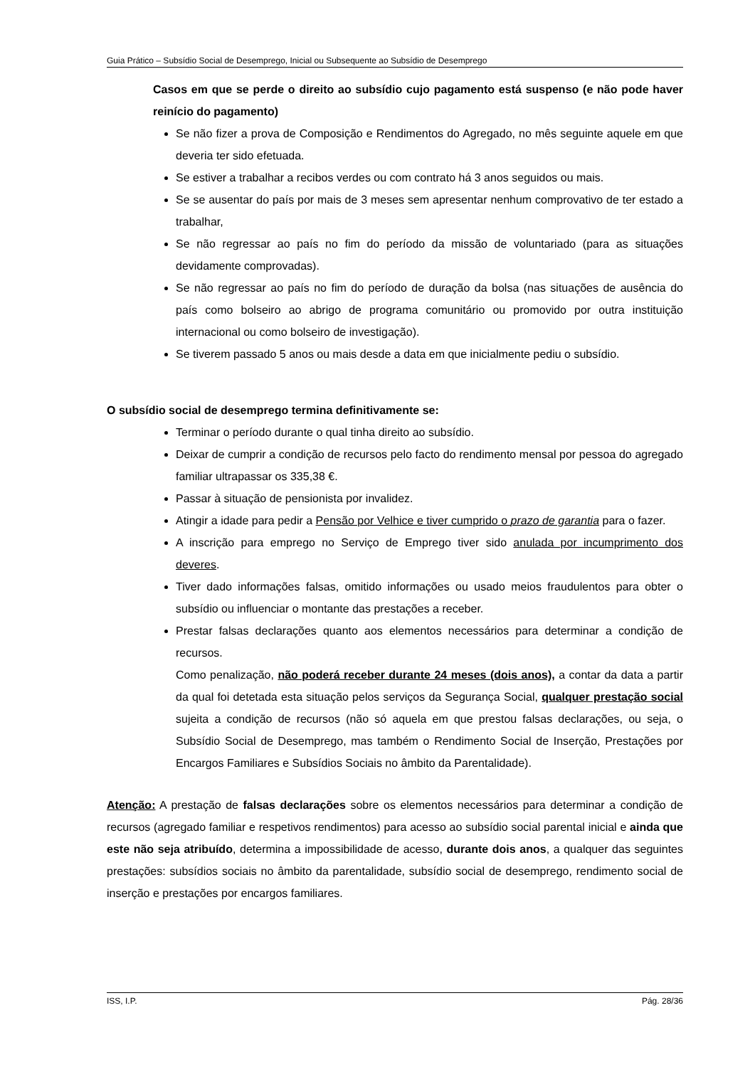Guia Prático – Subsídio Social de Desemprego, Inicial ou Subsequente ao Subsídio de Desemprego
Casos em que se perde o direito ao subsídio cujo pagamento está suspenso (e não pode haver reinício do pagamento)
Se não fizer a prova de Composição e Rendimentos do Agregado, no mês seguinte aquele em que deveria ter sido efetuada.
Se estiver a trabalhar a recibos verdes ou com contrato há 3 anos seguidos ou mais.
Se se ausentar do país por mais de 3 meses sem apresentar nenhum comprovativo de ter estado a trabalhar,
Se não regressar ao país no fim do período da missão de voluntariado (para as situações devidamente comprovadas).
Se não regressar ao país no fim do período de duração da bolsa (nas situações de ausência do país como bolseiro ao abrigo de programa comunitário ou promovido por outra instituição internacional ou como bolseiro de investigação).
Se tiverem passado 5 anos ou mais desde a data em que inicialmente pediu o subsídio.
O subsídio social de desemprego termina definitivamente se:
Terminar o período durante o qual tinha direito ao subsídio.
Deixar de cumprir a condição de recursos pelo facto do rendimento mensal por pessoa do agregado familiar ultrapassar os 335,38 €.
Passar à situação de pensionista por invalidez.
Atingir a idade para pedir a Pensão por Velhice e tiver cumprido o prazo de garantia para o fazer.
A inscrição para emprego no Serviço de Emprego tiver sido anulada por incumprimento dos deveres.
Tiver dado informações falsas, omitido informações ou usado meios fraudulentos para obter o subsídio ou influenciar o montante das prestações a receber.
Prestar falsas declarações quanto aos elementos necessários para determinar a condição de recursos.
Como penalização, não poderá receber durante 24 meses (dois anos), a contar da data a partir da qual foi detetada esta situação pelos serviços da Segurança Social, qualquer prestação social sujeita a condição de recursos (não só aquela em que prestou falsas declarações, ou seja, o Subsídio Social de Desemprego, mas também o Rendimento Social de Inserção, Prestações por Encargos Familiares e Subsídios Sociais no âmbito da Parentalidade).
Atenção: A prestação de falsas declarações sobre os elementos necessários para determinar a condição de recursos (agregado familiar e respetivos rendimentos) para acesso ao subsídio social parental inicial e ainda que este não seja atribuído, determina a impossibilidade de acesso, durante dois anos, a qualquer das seguintes prestações: subsídios sociais no âmbito da parentalidade, subsídio social de desemprego, rendimento social de inserção e prestações por encargos familiares.
ISS, I.P. Pág. 28/36